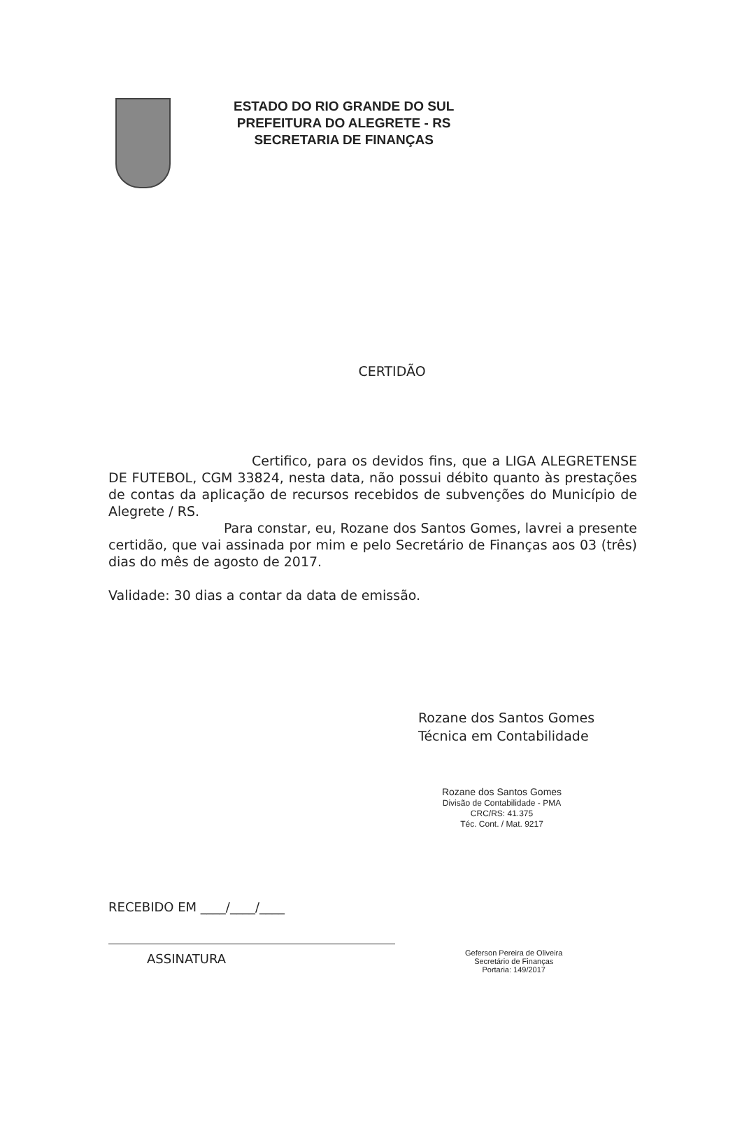ESTADO DO RIO GRANDE DO SUL
PREFEITURA DO ALEGRETE - RS
SECRETARIA DE FINANÇAS
CERTIDÃO
Certifico, para os devidos fins, que a LIGA ALEGRETENSE DE FUTEBOL, CGM 33824, nesta data, não possui débito quanto às prestações de contas da aplicação de recursos recebidos de subvenções do Município de Alegrete / RS.
Para constar, eu, Rozane dos Santos Gomes, lavrei a presente certidão, que vai assinada por mim e pelo Secretário de Finanças aos 03 (três) dias do mês de agosto de 2017.
Validade: 30 dias a contar da data de emissão.
Rozane dos Santos Gomes
Técnica em Contabilidade
Rozane dos Santos Gomes
Divisão de Contabilidade - PMA
CRC/RS: 41.375
Téc. Cont. / Mat. 9217
RECEBIDO EM ____/____/____
ASSINATURA
Geferson Pereira de Oliveira
Secretário de Finanças
Portaria: 149/2017